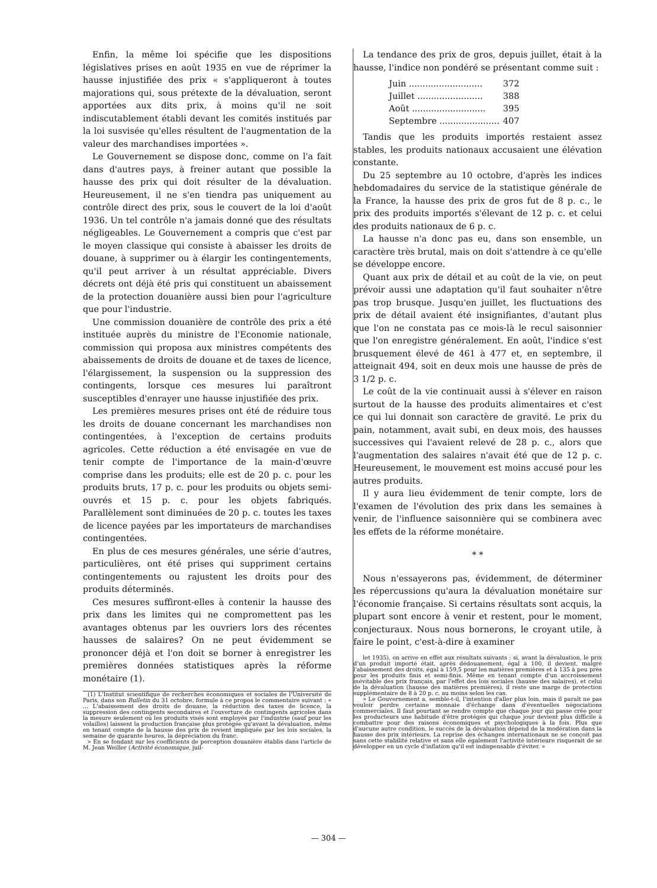Enfin, la même loi spécifie que les dispositions législatives prises en août 1935 en vue de réprimer la hausse injustifiée des prix « s'appliqueront à toutes majorations qui, sous prétexte de la dévaluation, seront apportées aux dits prix, à moins qu'il ne soit indiscutablement établi devant les comités institués par la loi susvisée qu'elles résultent de l'augmentation de la valeur des marchandises importées ».
Le Gouvernement se dispose donc, comme on l'a fait dans d'autres pays, à freiner autant que possible la hausse des prix qui doit résulter de la dévaluation. Heureusement, il ne s'en tiendra pas uniquement au contrôle direct des prix, sous le couvert de la loi d'août 1936. Un tel contrôle n'a jamais donné que des résultats négligeables. Le Gouvernement a compris que c'est par le moyen classique qui consiste à abaisser les droits de douane, à supprimer ou à élargir les contingentements, qu'il peut arriver à un résultat appréciable. Divers décrets ont déjà été pris qui constituent un abaissement de la protection douanière aussi bien pour l'agriculture que pour l'industrie.
Une commission douanière de contrôle des prix a été instituée auprès du ministre de l'Economie nationale, commission qui proposa aux ministres compétents des abaissements de droits de douane et de taxes de licence, l'élargissement, la suspension ou la suppression des contingents, lorsque ces mesures lui paraîtront susceptibles d'enrayer une hausse injustifiée des prix.
Les premières mesures prises ont été de réduire tous les droits de douane concernant les marchandises non contingentées, à l'exception de certains produits agricoles. Cette réduction a été envisagée en vue de tenir compte de l'importance de la main-d'œuvre comprise dans les produits; elle est de 20 p. c. pour les produits bruts, 17 p. c. pour les produits ou objets semi-ouvrés et 15 p. c. pour les objets fabriqués. Parallèlement sont diminuées de 20 p. c. toutes les taxes de licence payées par les importateurs de marchandises contingentées.
En plus de ces mesures générales, une série d'autres, particulières, ont été prises qui suppriment certains contingentements ou rajustent les droits pour des produits déterminés.
Ces mesures suffiront-elles à contenir la hausse des prix dans les limites qui ne compromettent pas les avantages obtenus par les ouvriers lors des récentes hausses de salaires? On ne peut évidemment se prononcer déjà et l'on doit se borner à enregistrer les premières données statistiques après la réforme monétaire (1).
(1) L'Institut scientifique de recherches économiques et sociales de l'Université de Paris, dans son Bulletin du 31 octobre, formule à ce propos le commentaire suivant : « ... L'abaissement des droits de douane, la réduction des taxes de licence, la suppression des contingents secondaires et l'ouverture de contingents agricoles dans la mesure seulement où les produits visés sont employés par l'industrie (sauf pour les volailles) laissent la production française plus protégée qu'avant la dévaluation, même en tenant compte de la hausse des prix de revient impliquée par les lois sociales, la semaine de quarante heures, la dépréciation du franc.
» En se fondant sur les coefficients de perception douanière établis dans l'article de M. Jean Weiller (Activité économique, juil-
La tendance des prix de gros, depuis juillet, était à la hausse, l'indice non pondéré se présentant comme suit :
| Juin ........................... | 372 |
| Juillet ........................ | 388 |
| Août ........................... | 395 |
| Septembre ...................... | 407 |
Tandis que les produits importés restaient assez stables, les produits nationaux accusaient une élévation constante.
Du 25 septembre au 10 octobre, d'après les indices hebdomadaires du service de la statistique générale de la France, la hausse des prix de gros fut de 8 p. c., le prix des produits importés s'élevant de 12 p. c. et celui des produits nationaux de 6 p. c.
La hausse n'a donc pas eu, dans son ensemble, un caractère très brutal, mais on doit s'attendre à ce qu'elle se développe encore.
Quant aux prix de détail et au coût de la vie, on peut prévoir aussi une adaptation qu'il faut souhaiter n'être pas trop brusque. Jusqu'en juillet, les fluctuations des prix de détail avaient été insignifiantes, d'autant plus que l'on ne constata pas ce mois-là le recul saisonnier que l'on enregistre généralement. En août, l'indice s'est brusquement élevé de 461 à 477 et, en septembre, il atteignait 494, soit en deux mois une hausse de près de 3 1/2 p. c.
Le coût de la vie continuait aussi à s'élever en raison surtout de la hausse des produits alimentaires et c'est ce qui lui donnait son caractère de gravité. Le prix du pain, notamment, avait subi, en deux mois, des hausses successives qui l'avaient relevé de 28 p. c., alors que l'augmentation des salaires n'avait été que de 12 p. c. Heureusement, le mouvement est moins accusé pour les autres produits.
Il y aura lieu évidemment de tenir compte, lors de l'examen de l'évolution des prix dans les semaines à venir, de l'influence saisonnière qui se combinera avec les effets de la réforme monétaire.
* *
Nous n'essayerons pas, évidemment, de déterminer les répercussions qu'aura la dévaluation monétaire sur l'économie française. Si certains résultats sont acquis, la plupart sont encore à venir et restent, pour le moment, conjecturaux. Nous nous bornerons, le croyant utile, à faire le point, c'est-à-dire à examiner
let 1935), on arrive en effet aux résultats suivants : si, avant la dévaluation, le prix d'un produit importé était, après dédouanement, égal à 100, il devient, malgré l'abaissement des droits, égal à 159,5 pour les matières premières et à 135 à peu près pour les produits finis et semi-finis. Même en tenant compte d'un accroissement inévitable des prix français, par l'effet des lois sociales (hausse des salaires), et celui de la dévaluation (hausse des matières premières), il reste une marge de protection supplémentaire de 8 à 20 p. c. au moins selon les cas.
» Le Gouvernement a, semble-t-il, l'intention d'aller plus loin, mais il paraît ne pas vouloir perdre certaine monnaie d'échange dans d'éventuelles négociations commerciales. Il faut pourtant se rendre compte que chaque jour qui passe crée pour les producteurs une habitude d'être protégés qui chaque jour devient plus difficile à combattre pour des raisons économiques et psychologiques à la fois. Plus que d'aucune autre condition, le succès de la dévaluation dépend de la modération dans la hausse des prix intérieurs. La reprise des échanges internationaux ne se conçoit pas sans cette stabilité relative et sans elle également l'activité intérieure risquerait de se développer en un cycle d'inflation qu'il est indispensable d'éviter. »
— 304 —